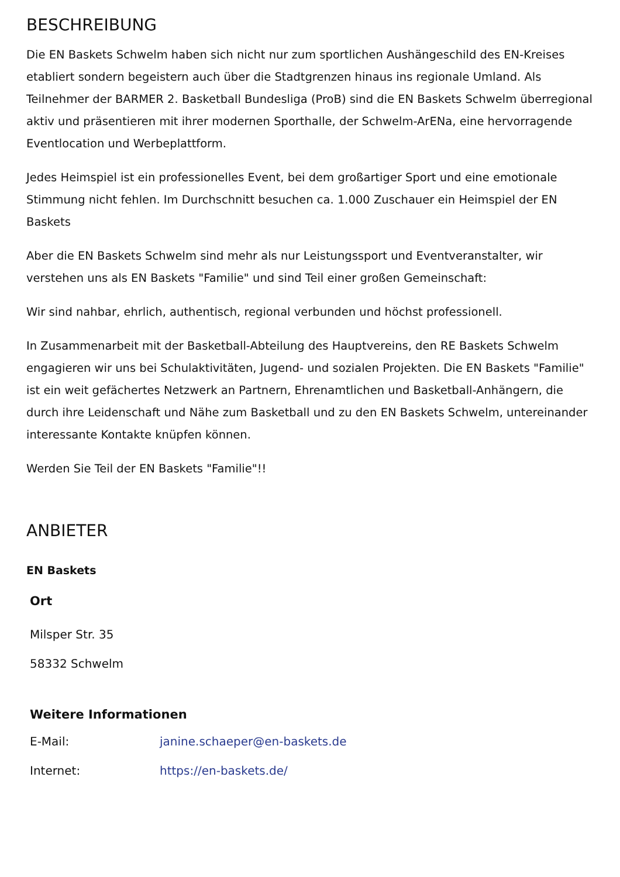BESCHREIBUNG
Die EN Baskets Schwelm haben sich nicht nur zum sportlichen Aushängeschild des EN-Kreises etabliert sondern begeistern auch über die Stadtgrenzen hinaus ins regionale Umland. Als Teilnehmer der BARMER 2. Basketball Bundesliga (ProB) sind die EN Baskets Schwelm überregional aktiv und präsentieren mit ihrer modernen Sporthalle, der Schwelm-ArENa, eine hervorragende Eventlocation und Werbeplattform.
Jedes Heimspiel ist ein professionelles Event, bei dem großartiger Sport und eine emotionale Stimmung nicht fehlen. Im Durchschnitt besuchen ca. 1.000 Zuschauer ein Heimspiel der EN Baskets
Aber die EN Baskets Schwelm sind mehr als nur Leistungssport und Eventveranstalter, wir verstehen uns als EN Baskets "Familie" und sind Teil einer großen Gemeinschaft:
Wir sind nahbar, ehrlich, authentisch, regional verbunden und höchst professionell.
In Zusammenarbeit mit der Basketball-Abteilung des Hauptvereins, den RE Baskets Schwelm engagieren wir uns bei Schulaktivitäten, Jugend- und sozialen Projekten. Die EN Baskets "Familie" ist ein weit gefächertes Netzwerk an Partnern, Ehrenamtlichen und Basketball-Anhängern, die durch ihre Leidenschaft und Nähe zum Basketball und zu den EN Baskets Schwelm, untereinander interessante Kontakte knüpfen können.
Werden Sie Teil der EN Baskets "Familie"!!
ANBIETER
EN Baskets
Ort
Milsper Str. 35
58332 Schwelm
Weitere Informationen
| E-Mail: | janine.schaeper@en-baskets.de |
| Internet: | https://en-baskets.de/ |